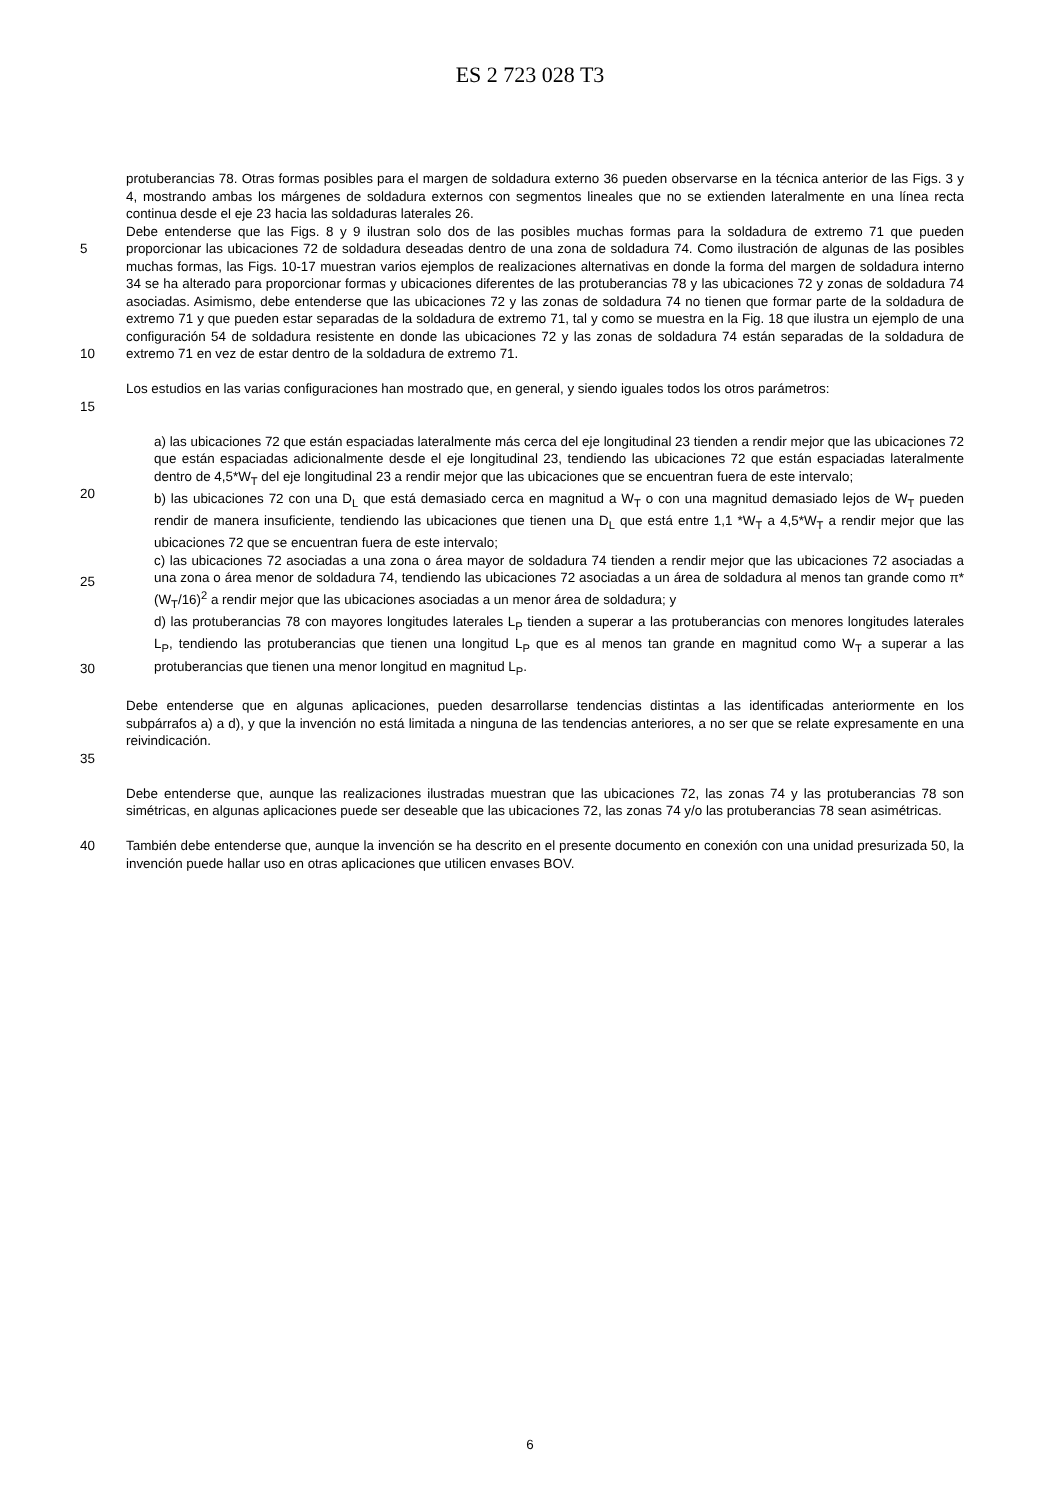ES 2 723 028 T3
protuberancias 78. Otras formas posibles para el margen de soldadura externo 36 pueden observarse en la técnica anterior de las Figs. 3 y 4, mostrando ambas los márgenes de soldadura externos con segmentos lineales que no se extienden lateralmente en una línea recta continua desde el eje 23 hacia las soldaduras laterales 26.
5
10
Debe entenderse que las Figs. 8 y 9 ilustran solo dos de las posibles muchas formas para la soldadura de extremo 71 que pueden proporcionar las ubicaciones 72 de soldadura deseadas dentro de una zona de soldadura 74. Como ilustración de algunas de las posibles muchas formas, las Figs. 10-17 muestran varios ejemplos de realizaciones alternativas en donde la forma del margen de soldadura interno 34 se ha alterado para proporcionar formas y ubicaciones diferentes de las protuberancias 78 y las ubicaciones 72 y zonas de soldadura 74 asociadas. Asimismo, debe entenderse que las ubicaciones 72 y las zonas de soldadura 74 no tienen que formar parte de la soldadura de extremo 71 y que pueden estar separadas de la soldadura de extremo 71, tal y como se muestra en la Fig. 18 que ilustra un ejemplo de una configuración 54 de soldadura resistente en donde las ubicaciones 72 y las zonas de soldadura 74 están separadas de la soldadura de extremo 71 en vez de estar dentro de la soldadura de extremo 71.
15 Los estudios en las varias configuraciones han mostrado que, en general, y siendo iguales todos los otros parámetros:
20
25
30
a) las ubicaciones 72 que están espaciadas lateralmente más cerca del eje longitudinal 23 tienden a rendir mejor que las ubicaciones 72 que están espaciadas adicionalmente desde el eje longitudinal 23, tendiendo las ubicaciones 72 que están espaciadas lateralmente dentro de 4,5*W<sub>T</sub> del eje longitudinal 23 a rendir mejor que las ubicaciones que se encuentran fuera de este intervalo;
b) las ubicaciones 72 con una D<sub>L</sub> que está demasiado cerca en magnitud a W<sub>T</sub> o con una magnitud demasiado lejos de W<sub>T</sub> pueden rendir de manera insuficiente, tendiendo las ubicaciones que tienen una D<sub>L</sub> que está entre 1,1 *W<sub>T</sub> a 4,5*W<sub>T</sub> a rendir mejor que las ubicaciones 72 que se encuentran fuera de este intervalo;
c) las ubicaciones 72 asociadas a una zona o área mayor de soldadura 74 tienden a rendir mejor que las ubicaciones 72 asociadas a una zona o área menor de soldadura 74, tendiendo las ubicaciones 72 asociadas a un área de soldadura al menos tan grande como π*(W<sub>T</sub>/16)<sup>2</sup> a rendir mejor que las ubicaciones asociadas a un menor área de soldadura; y
d) las protuberancias 78 con mayores longitudes laterales L<sub>P</sub> tienden a superar a las protuberancias con menores longitudes laterales L<sub>P</sub>, tendiendo las protuberancias que tienen una longitud L<sub>P</sub> que es al menos tan grande en magnitud como W<sub>T</sub> a superar a las protuberancias que tienen una menor longitud en magnitud L<sub>P</sub>.
35 Debe entenderse que en algunas aplicaciones, pueden desarrollarse tendencias distintas a las identificadas anteriormente en los subpárrafos a) a d), y que la invención no está limitada a ninguna de las tendencias anteriores, a no ser que se relate expresamente en una reivindicación.
Debe entenderse que, aunque las realizaciones ilustradas muestran que las ubicaciones 72, las zonas 74 y las protuberancias 78 son simétricas, en algunas aplicaciones puede ser deseable que las ubicaciones 72, las zonas 74 y/o las protuberancias 78 sean asimétricas.
40 También debe entenderse que, aunque la invención se ha descrito en el presente documento en conexión con una unidad presurizada 50, la invención puede hallar uso en otras aplicaciones que utilicen envases BOV.
6